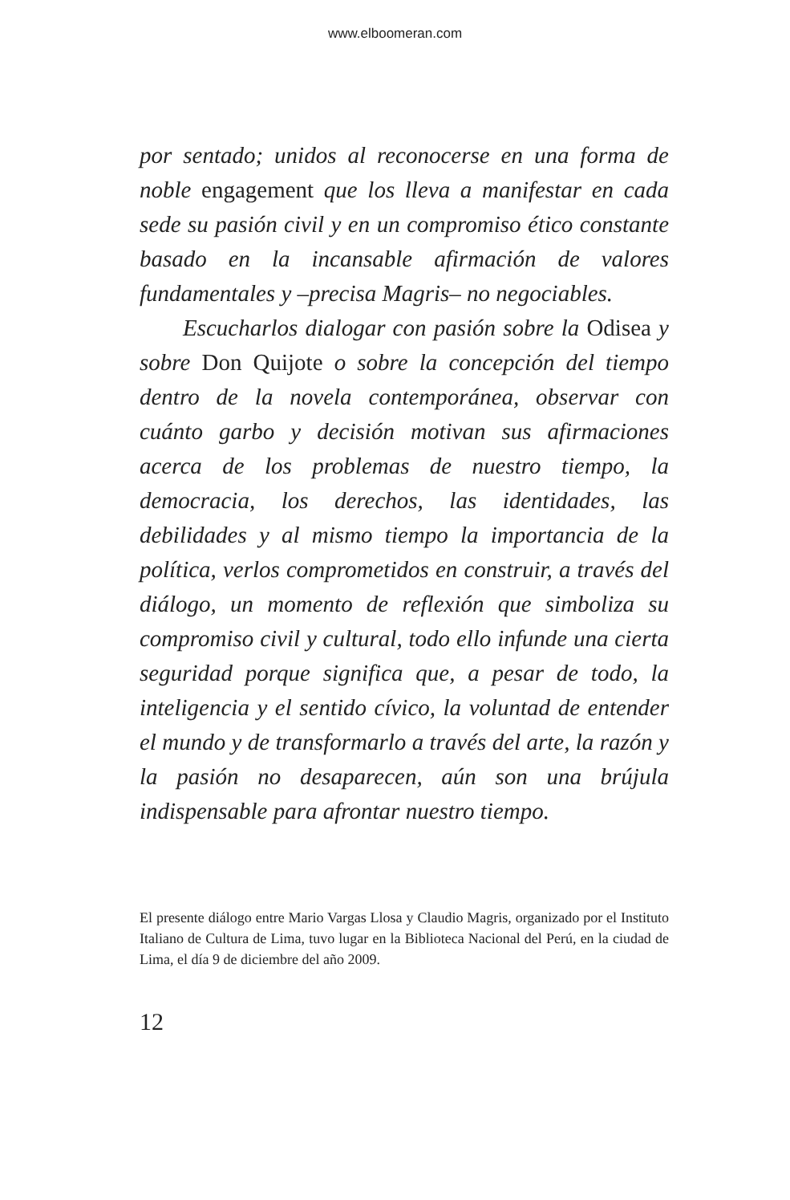www.elboomeran.com
por sentado; unidos al reconocerse en una forma de noble engagement que los lleva a manifestar en cada sede su pasión civil y en un compromiso ético constante basado en la incansable afirmación de valores fundamentales y –precisa Magris– no negociables.
Escucharlos dialogar con pasión sobre la Odisea y sobre Don Quijote o sobre la concepción del tiempo dentro de la novela contemporánea, observar con cuánto garbo y decisión motivan sus afirmaciones acerca de los problemas de nuestro tiempo, la democracia, los derechos, las identidades, las debilidades y al mismo tiempo la importancia de la política, verlos comprometidos en construir, a través del diálogo, un momento de reflexión que simboliza su compromiso civil y cultural, todo ello infunde una cierta seguridad porque significa que, a pesar de todo, la inteligencia y el sentido cívico, la voluntad de entender el mundo y de transformarlo a través del arte, la razón y la pasión no desaparecen, aún son una brújula indispensable para afrontar nuestro tiempo.
El presente diálogo entre Mario Vargas Llosa y Claudio Magris, organizado por el Instituto Italiano de Cultura de Lima, tuvo lugar en la Biblioteca Nacional del Perú, en la ciudad de Lima, el día 9 de diciembre del año 2009.
12